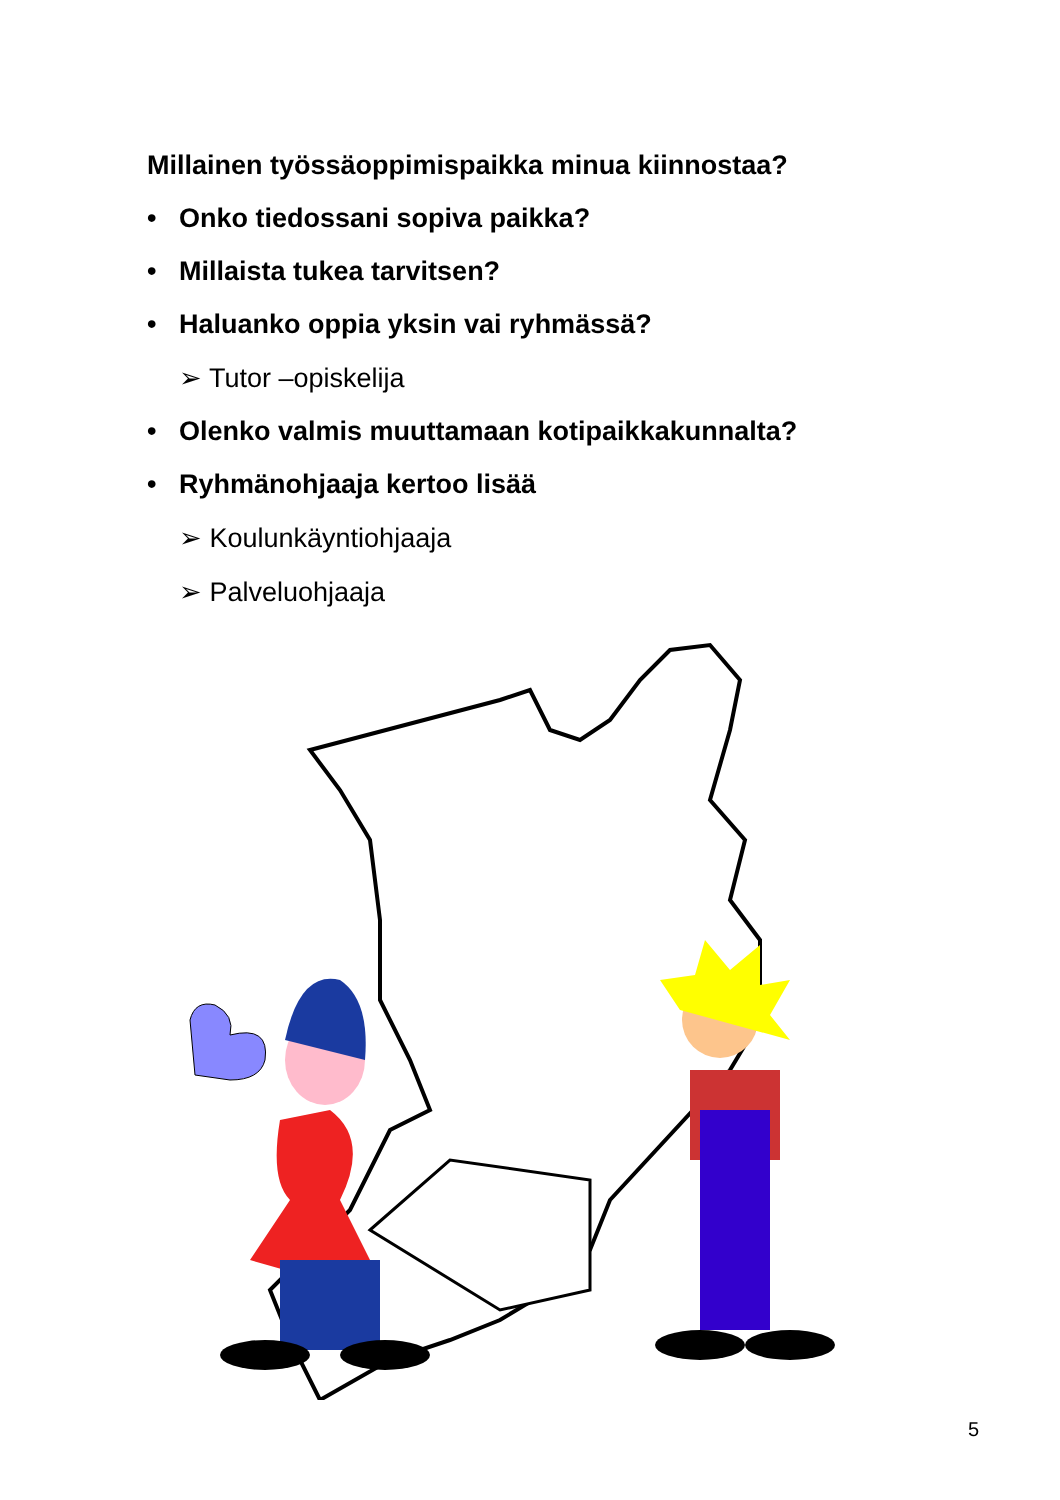Millainen työssäoppimispaikka minua kiinnostaa?
• Onko tiedossani sopiva paikka?
• Millaista tukea tarvitsen?
• Haluanko oppia yksin vai ryhmässä?
➢ Tutor –opiskelija
• Olenko valmis muuttamaan kotipaikkakunnalta?
• Ryhmänohjaaja kertoo lisää
➢ Koulunkäyntiohjaaja
➢ Palveluohjaaja
5